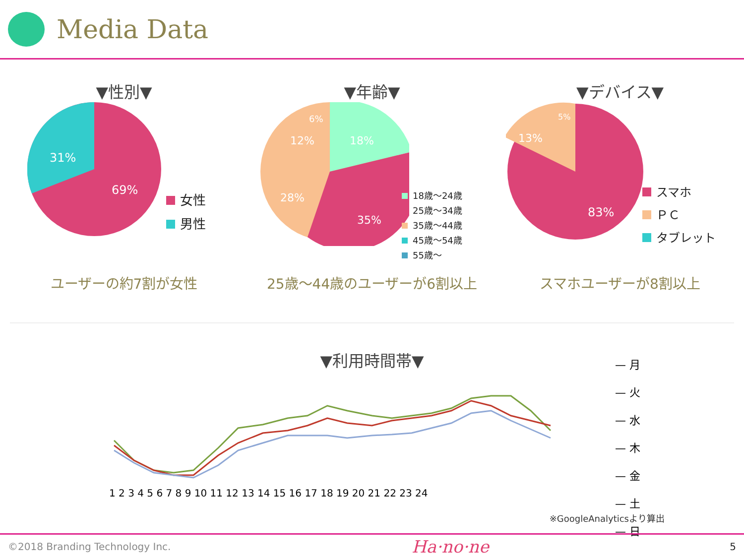Media Data
▼性別▼
31%
69%
女性
男性
ユーザーの約7割が女性
▼年齢▼
18%
35%
28%
12%
6%
18歳～24歳
25歳～34歳
35歳～44歳
45歳～54歳
55歳～
25歳～44歳のユーザーが6割以上
▼デバイス▼
83%
13%
5%
スマホ
ＰＣ
タブレット
スマホユーザーが8割以上
▼利用時間帯▼
1 2 3 4 5 6 7 8 9 10 11 12 13 14 15 16 17 18 19 20 21 22 23 24
— 月
— 火
— 水
— 木
— 金
— 土
— 日
※GoogleAnalyticsより算出
©2018 Branding Technology Inc. Ha·no·ne 5